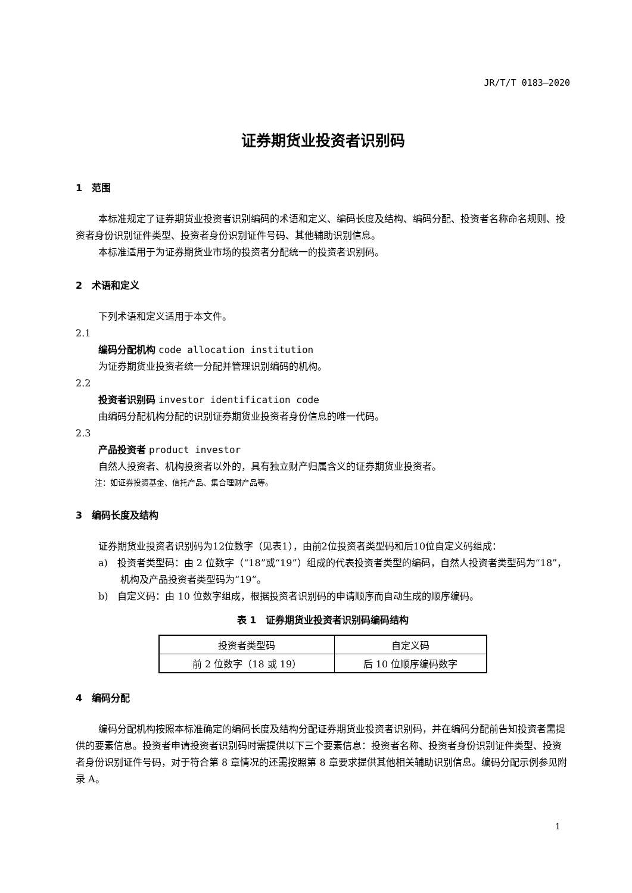JR/T/T 0183—2020
证券期货业投资者识别码
1　范围
本标准规定了证券期货业投资者识别编码的术语和定义、编码长度及结构、编码分配、投资者名称命名规则、投资者身份识别证件类型、投资者身份识别证件号码、其他辅助识别信息。
本标准适用于为证券期货业市场的投资者分配统一的投资者识别码。
2　术语和定义
下列术语和定义适用于本文件。
2.1
编码分配机构 code allocation institution
为证券期货业投资者统一分配并管理识别编码的机构。
2.2
投资者识别码 investor identification code
由编码分配机构分配的识别证券期货业投资者身份信息的唯一代码。
2.3
产品投资者 product investor
自然人投资者、机构投资者以外的，具有独立财产归属含义的证券期货业投资者。
注：如证券投资基金、信托产品、集合理财产品等。
3　编码长度及结构
证券期货业投资者识别码为12位数字（见表1），由前2位投资者类型码和后10位自定义码组成：
a)　投资者类型码：由 2 位数字（“18”或“19”）组成的代表投资者类型的编码，自然人投资者类型码为“18”，机构及产品投资者类型码为“19”。
b)　自定义码：由 10 位数字组成，根据投资者识别码的申请顺序而自动生成的顺序编码。
表 1　证券期货业投资者识别码编码结构
| 投资者类型码 | 自定义码 |
| 前 2 位数字（18 或 19） | 后 10 位顺序编码数字 |
4　编码分配
编码分配机构按照本标准确定的编码长度及结构分配证券期货业投资者识别码，并在编码分配前告知投资者需提供的要素信息。投资者申请投资者识别码时需提供以下三个要素信息：投资者名称、投资者身份识别证件类型、投资者身份识别证件号码，对于符合第 8 章情况的还需按照第 8 章要求提供其他相关辅助识别信息。编码分配示例参见附录 A。
1